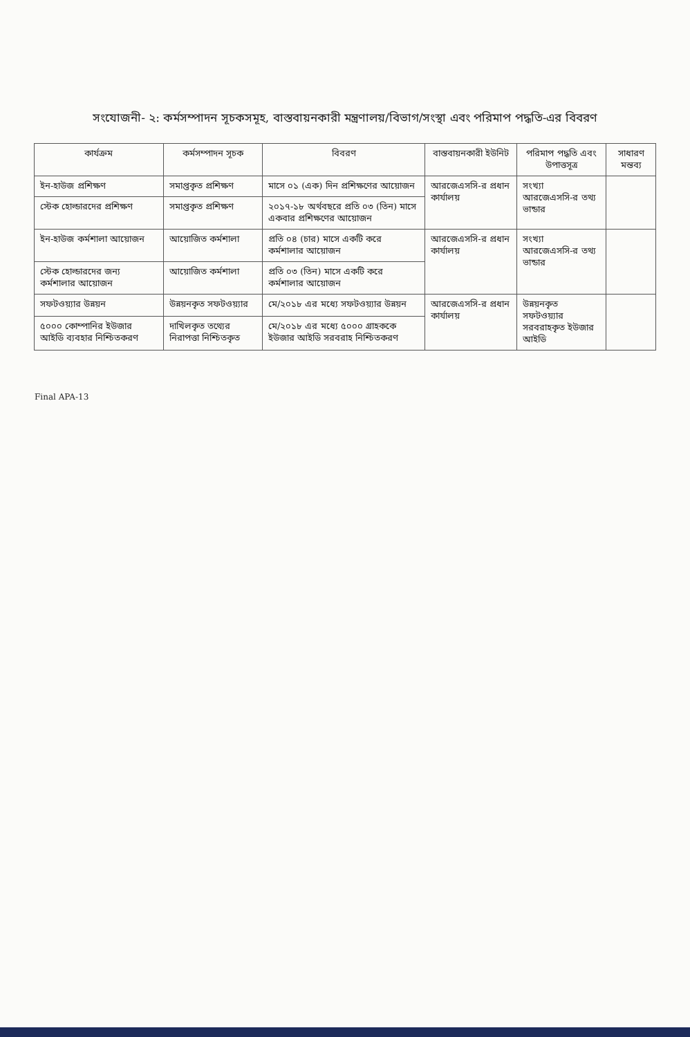সংযোজনী- ২: কর্মসম্পাদন সূচকসমূহ, বাস্তবায়নকারী মন্ত্রণালয়/বিভাগ/সংস্থা এবং পরিমাপ পদ্ধতি-এর বিবরণ
| কার্যক্রম | কর্মসম্পাদন সূচক | বিবরণ | বাস্তবায়নকারী ইউনিট | পরিমাপ পদ্ধতি এবং উপাত্তসূত্র | সাধারণ মন্তব্য |
| --- | --- | --- | --- | --- | --- |
| ইন-হাউজ প্রশিক্ষণ | সমাপ্তকৃত প্রশিক্ষণ | মাসে ০১ (এক) দিন প্রশিক্ষণের আয়োজন | আরজেএসসি-র প্রধান কার্যালয় | সংখ্যা আরজেএসসি-র তথ্য ভান্ডার | |
| স্টেক হোল্ডারদের প্রশিক্ষণ | সমাপ্তকৃত প্রশিক্ষণ | ২০১৭-১৮ অর্থবছরে প্রতি ০৩ (তিন) মাসে একবার প্রশিক্ষণের আয়োজন | | | |
| ইন-হাউজ কর্মশালা আয়োজন | আয়োজিত কর্মশালা | প্রতি ০৪ (চার) মাসে একটি করে কর্মশালার আয়োজন | আরজেএসসি-র প্রধান কার্যালয় | সংখ্যা আরজেএসসি-র তথ্য ভান্ডার | |
| স্টেক হোল্ডারদের জন্য কর্মশালার আয়োজন | আয়োজিত কর্মশালা | প্রতি ০৩ (তিন) মাসে একটি করে কর্মশালার আয়োজন | | | |
| সফটওয়্যার উন্নয়ন | উন্নয়নকৃত সফটওয়্যার | মে/২০১৮ এর মধ্যে সফটওয়্যার উন্নয়ন | আরজেএসসি-র প্রধান কার্যালয় | উন্নয়নকৃত সফটওয়্যার সরবরাহকৃত ইউজার আইডি | |
| ৫০০০ কোম্পানির ইউজার আইডি ব্যবহার নিশ্চিতকরণ | দাখিলকৃত তথ্যের নিরাপত্তা নিশ্চিতকৃত | মে/২০১৮ এর মধ্যে ৫০০০ গ্রাহককে ইউজার আইডি সরবরাহ নিশ্চিতকরণ | | | |
Final APA-13